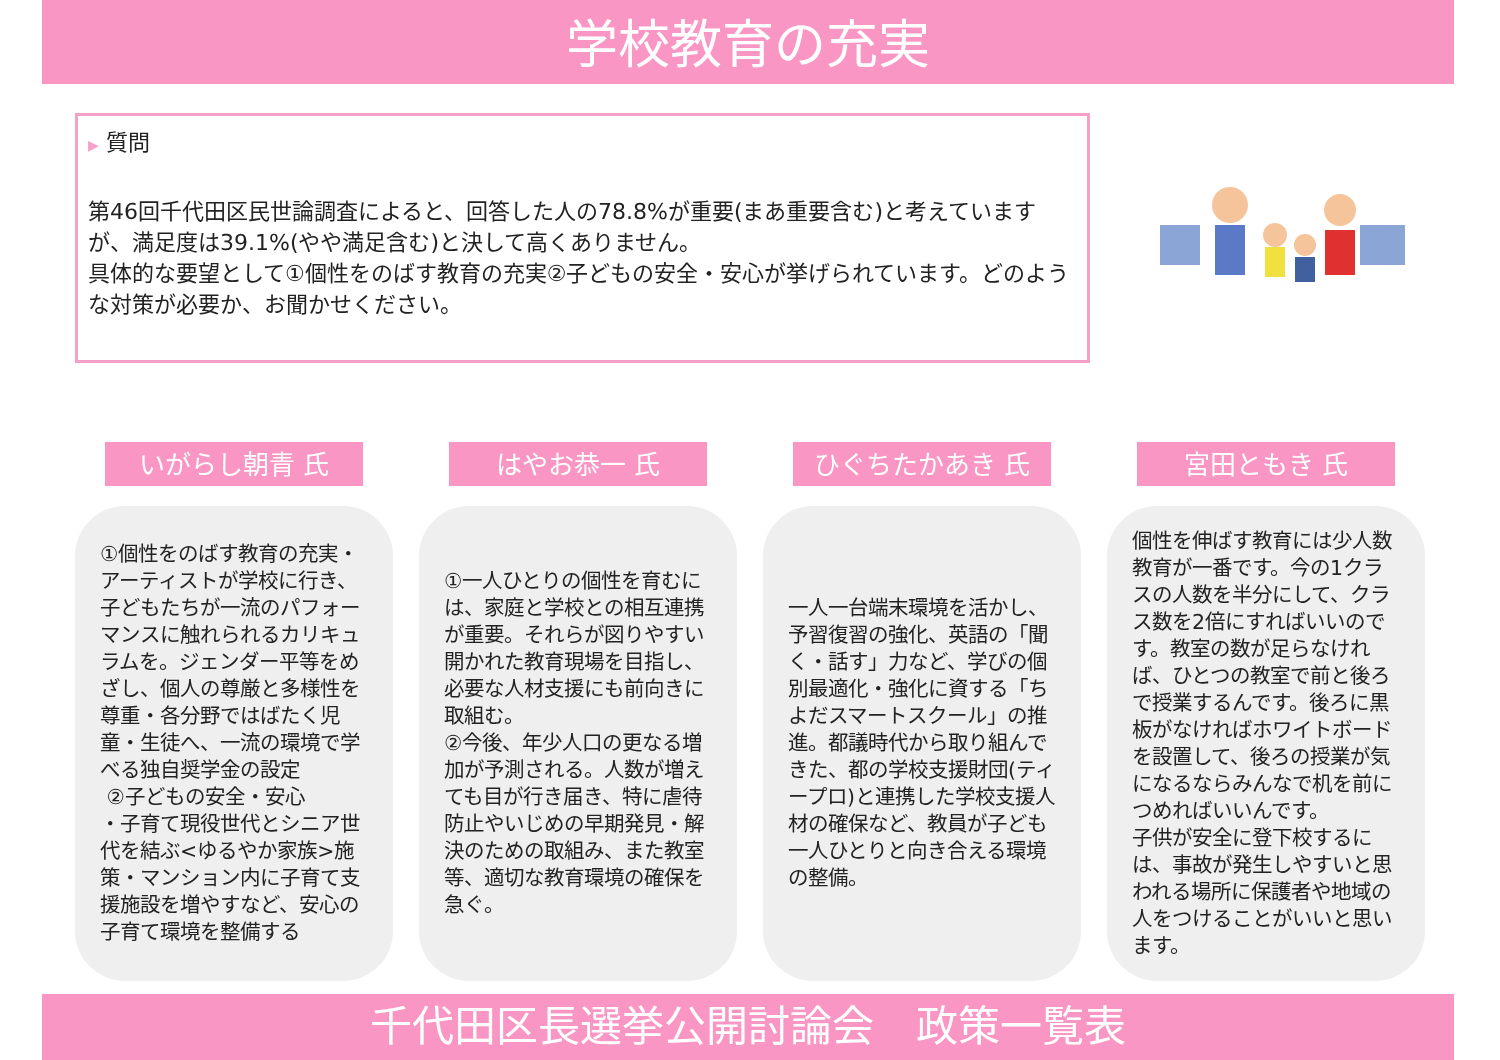学校教育の充実
▶ 質問
第46回千代田区民世論調査によると、回答した人の78.8%が重要(まあ重要含む)と考えていますが、満足度は39.1%(やや満足含む)と決して高くありません。
具体的な要望として①個性をのばす教育の充実②子どもの安全・安心が挙げられています。どのような対策が必要か、お聞かせください。
いがらし朝青 氏
①個性をのばす教育の充実・アーティストが学校に行き、子どもたちが一流のパフォーマンスに触れられるカリキュラムを。ジェンダー平等をめざし、個人の尊厳と多様性を尊重・各分野ではばたく児童・生徒へ、一流の環境で学べる独自奨学金の設定
②子どもの安全・安心
・子育て現役世代とシニア世代を結ぶ<ゆるやか家族>施策・マンション内に子育て支援施設を増やすなど、安心の子育て環境を整備する
はやお恭一 氏
①一人ひとりの個性を育むには、家庭と学校との相互連携が重要。それらが図りやすい開かれた教育現場を目指し、必要な人材支援にも前向きに取組む。
②今後、年少人口の更なる増加が予測される。人数が増えても目が行き届き、特に虐待防止やいじめの早期発見・解決のための取組み、また教室等、適切な教育環境の確保を急ぐ。
ひぐちたかあき 氏
一人一台端末環境を活かし、予習復習の強化、英語の「聞く・話す」力など、学びの個別最適化・強化に資する「ちよだスマートスクール」の推進。都議時代から取り組んできた、都の学校支援財団(ティープロ)と連携した学校支援人材の確保など、教員が子ども一人ひとりと向き合える環境の整備。
宮田ともき 氏
個性を伸ばす教育には少人数教育が一番です。今の1クラスの人数を半分にして、クラス数を2倍にすればいいのです。教室の数が足らなければ、ひとつの教室で前と後ろで授業するんです。後ろに黒板がなければホワイトボードを設置して、後ろの授業が気になるならみんなで机を前につめればいいんです。
子供が安全に登下校するには、事故が発生しやすいと思われる場所に保護者や地域の人をつけることがいいと思います。
千代田区長選挙公開討論会　政策一覧表